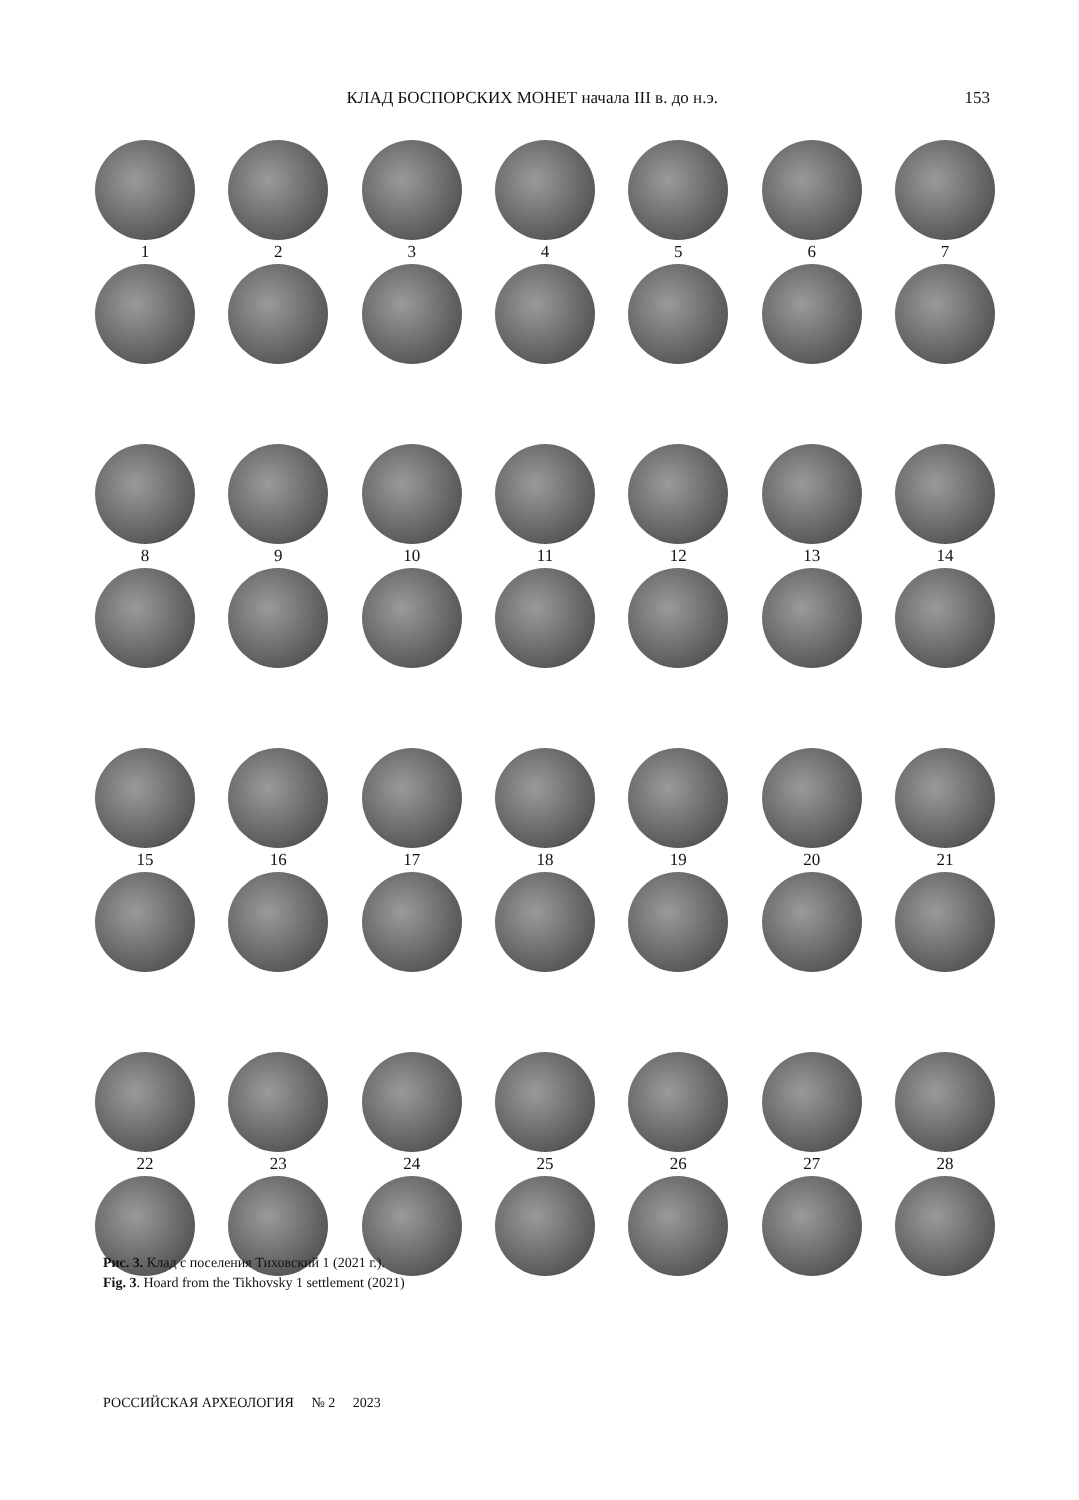КЛАД БОСПОРСКИХ МОНЕТ начала III в. до н.э.
153
1234567
89 10 11 12 13 14
15 16 17 18 19 20 21
22 23 24 25 26 27 28
Рис. 3. Клад с поселения Тиховский 1 (2021 г.).
Fig. 3. Hoard from the Tikhovsky 1 settlement (2021)
РОССИЙСКАЯ АРХЕОЛОГИЯ № 2 2023